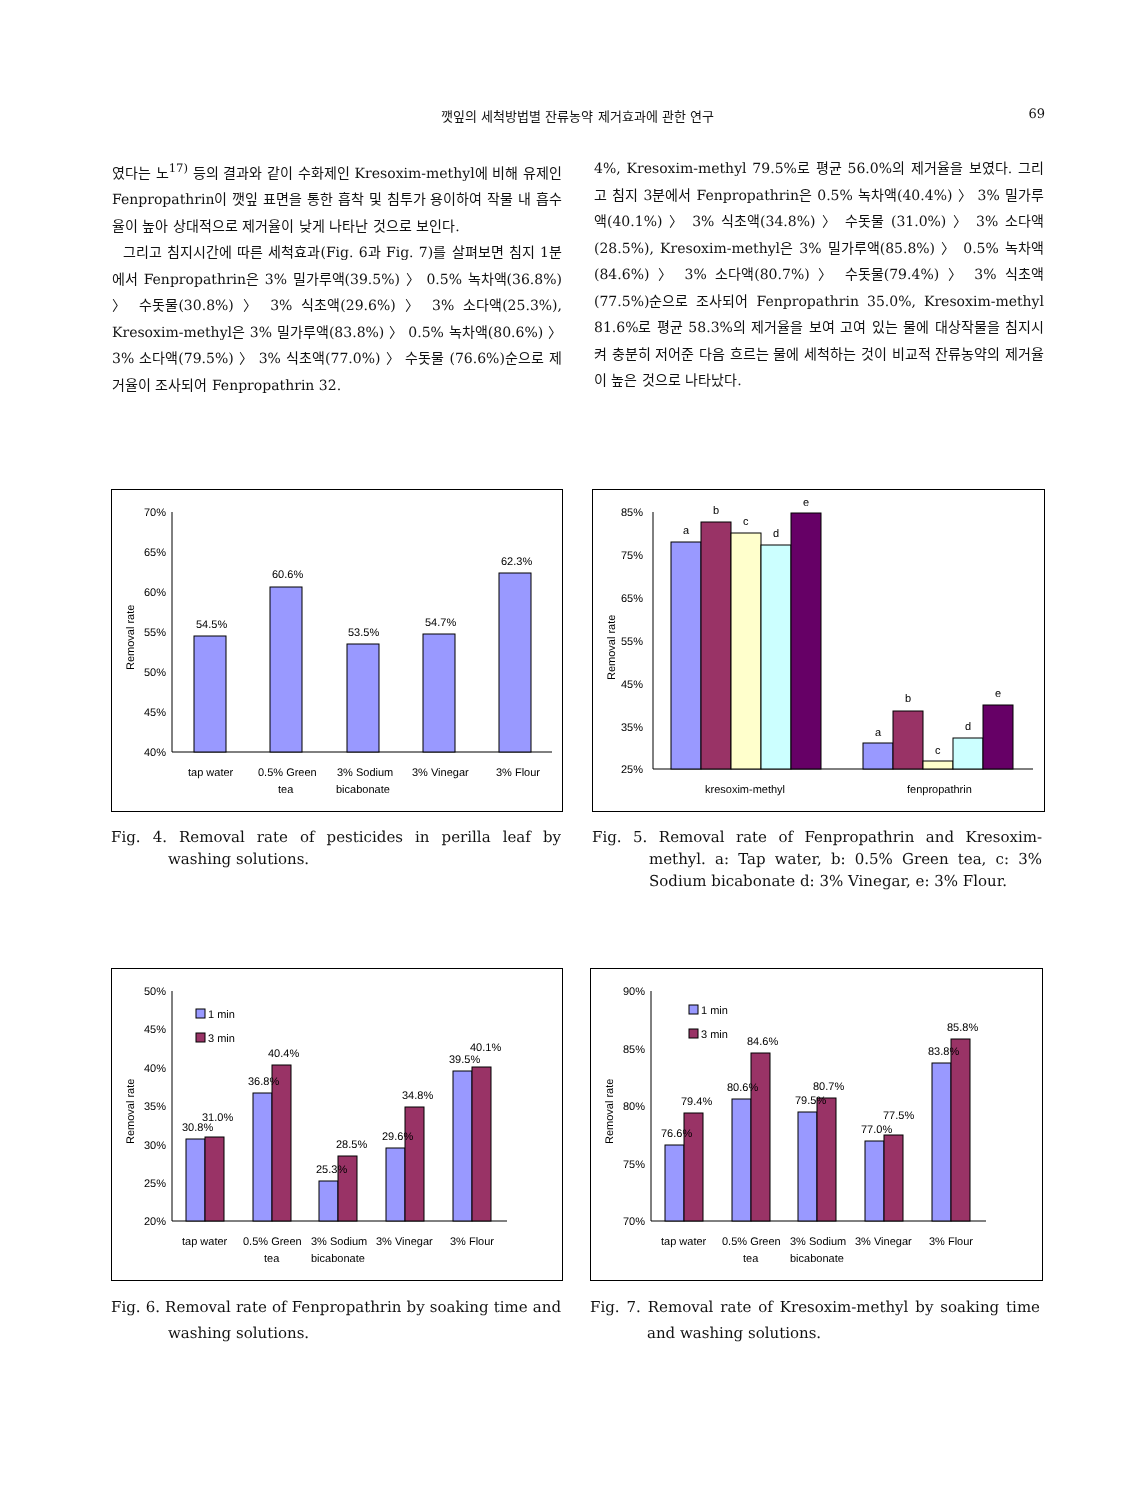깻잎의 세척방법별 잔류농약 제거효과에 관한 연구 69
였다는 노<sup>17)</sup> 등의 결과와 같이 수화제인 Kresoxim-methyl에 비해 유제인 Fenpropathrin이 깻잎 표면을 통한 흡착 및 침투가 용이하여 작물 내 흡수율이 높아 상대적으로 제거율이 낮게 나타난 것으로 보인다.
그리고 침지시간에 따른 세척효과(Fig. 6과 Fig. 7)를 살펴보면 침지 1분에서 Fenpropathrin은 3% 밀가루액(39.5%) 〉 0.5% 녹차액(36.8%) 〉 수돗물(30.8%) 〉 3% 식초액(29.6%) 〉 3% 소다액(25.3%), Kresoxim-methyl은 3% 밀가루액(83.8%) 〉 0.5% 녹차액(80.6%) 〉 3% 소다액(79.5%) 〉 3% 식초액(77.0%) 〉 수돗물 (76.6%)순으로 제거율이 조사되어 Fenpropathrin 32.
4%, Kresoxim-methyl 79.5%로 평균 56.0%의 제거율을 보였다. 그리고 침지 3분에서 Fenpropathrin은 0.5% 녹차액(40.4%) 〉 3% 밀가루액(40.1%) 〉 3% 식초액(34.8%) 〉 수돗물 (31.0%) 〉 3% 소다액(28.5%), Kresoxim-methyl은 3% 밀가루액(85.8%) 〉 0.5% 녹차액(84.6%) 〉 3% 소다액(80.7%) 〉 수돗물(79.4%) 〉 3% 식초액(77.5%)순으로 조사되어 Fenpropathrin 35.0%, Kresoxim-methyl 81.6%로 평균 58.3%의 제거율을 보여 고여 있는 물에 대상작물을 침지시켜 충분히 저어준 다음 흐르는 물에 세척하는 것이 비교적 잔류농약의 제거율이 높은 것으로 나타났다.
70%
65%
60%
55%
50%
45%
40%
Removal rate
54.5%
60.6%
53.5%
54.7%
62.3%
tap water
0.5% Green
tea
3% Sodium
bicabonate
3% Vinegar
3% Flour
85%
75%
65%
55%
45%
35%
25%
Removal rate
a
b
c
d
e
a
b
c
d
e
kresoxim-methyl
fenpropathrin
Fig. 4. Removal rate of pesticides in perilla leaf by washing solutions.
Fig. 5. Removal rate of Fenpropathrin and Kresoxim-methyl. a: Tap water, b: 0.5% Green tea, c: 3% Sodium bicabonate d: 3% Vinegar, e: 3% Flour.
50%
45%
40%
35%
30%
25%
20%
Removal rate
1 min
3 min
30.8%
31.0%
36.8%
40.4%
25.3%
28.5%
29.6%
34.8%
39.5%
40.1%
tap water
0.5% Green
tea
3% Sodium
bicabonate
3% Vinegar
3% Flour
90%
85%
80%
75%
70%
Removal rate
1 min
3 min
76.6%
79.4%
80.6%
84.6%
79.5%
80.7%
77.0%
77.5%
83.8%
85.8%
tap water
0.5% Green
tea
3% Sodium
bicabonate
3% Vinegar
3% Flour
Fig. 6. Removal rate of Fenpropathrin by soaking time and washing solutions.
Fig. 7. Removal rate of Kresoxim-methyl by soaking time and washing solutions.